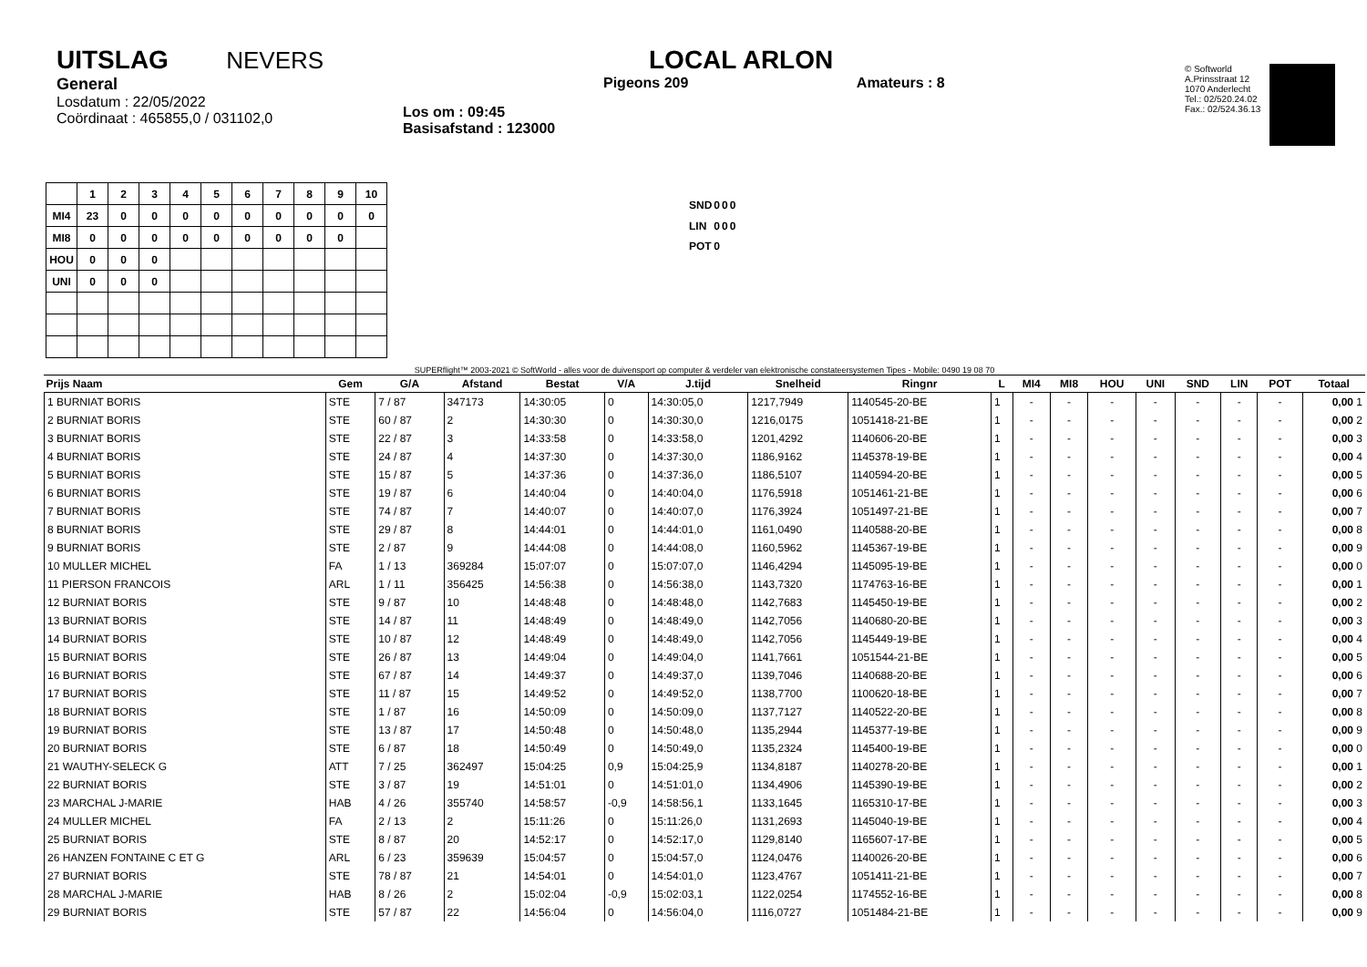UITSLAG NEVERS
General
Losdatum : 22/05/2022
Coördinaat : 465855,0 / 031102,0
Los om : 09:45
Basisafstand : 123000
LOCAL ARLON
Pigeons 209 Amateurs : 8
© Softworld
A.Prinsstraat 12
1070 Anderlecht
Tel.: 02/520.24.02
Fax.: 02/524.36.13
| | 1 | 2 | 3 | 4 | 5 | 6 | 7 | 8 | 9 | 10 |
| --- | --- | --- | --- | --- | --- | --- | --- | --- | --- | --- |
| MI4 | 23 | 0 | 0 | 0 | 0 | 0 | 0 | 0 | 0 | 0 |
| MI8 | 0 | 0 | 0 | 0 | 0 | 0 | 0 | 0 | 0 | |
| HOU | 0 | 0 | 0 | | | | | | | |
| UNI | 0 | 0 | 0 | | | | | | | |
| SND | 0 | 0 | 0 |
| LIN | 0 | 0 | 0 |
| POT | 0 | | |
SUPERflight™ 2003-2021 © SoftWorld - alles voor de duivensport op computer & verdeler van elektronische constateersystemen Tipes - Mobile: 0490 19 08 70
| Prijs Naam | Gem | G/A | Afstand | Bestat | V/A | J.tijd | Snelheid | Ringnr | L | MI4 | MI8 | HOU | UNI | SND | LIN | POT | Totaal |
| --- | --- | --- | --- | --- | --- | --- | --- | --- | --- | --- | --- | --- | --- | --- | --- | --- | --- |
| 1 BURNIAT BORIS | STE | 7 / 87 | 347173 | 14:30:05 | 0 | 14:30:05,0 | 1217,7949 | 1140545-20-BE | 1 | - | - | - | - | - | - | - | 0,00 1 |
| 2 BURNIAT BORIS | STE | 60 / 87 | 2 | 14:30:30 | 0 | 14:30:30,0 | 1216,0175 | 1051418-21-BE | 1 | - | - | - | - | - | - | - | 0,00 2 |
| 3 BURNIAT BORIS | STE | 22 / 87 | 3 | 14:33:58 | 0 | 14:33:58,0 | 1201,4292 | 1140606-20-BE | 1 | - | - | - | - | - | - | - | 0,00 3 |
| 4 BURNIAT BORIS | STE | 24 / 87 | 4 | 14:37:30 | 0 | 14:37:30,0 | 1186,9162 | 1145378-19-BE | 1 | - | - | - | - | - | - | - | 0,00 4 |
| 5 BURNIAT BORIS | STE | 15 / 87 | 5 | 14:37:36 | 0 | 14:37:36,0 | 1186,5107 | 1140594-20-BE | 1 | - | - | - | - | - | - | - | 0,00 5 |
| 6 BURNIAT BORIS | STE | 19 / 87 | 6 | 14:40:04 | 0 | 14:40:04,0 | 1176,5918 | 1051461-21-BE | 1 | - | - | - | - | - | - | - | 0,00 6 |
| 7 BURNIAT BORIS | STE | 74 / 87 | 7 | 14:40:07 | 0 | 14:40:07,0 | 1176,3924 | 1051497-21-BE | 1 | - | - | - | - | - | - | - | 0,00 7 |
| 8 BURNIAT BORIS | STE | 29 / 87 | 8 | 14:44:01 | 0 | 14:44:01,0 | 1161,0490 | 1140588-20-BE | 1 | - | - | - | - | - | - | - | 0,00 8 |
| 9 BURNIAT BORIS | STE | 2 / 87 | 9 | 14:44:08 | 0 | 14:44:08,0 | 1160,5962 | 1145367-19-BE | 1 | - | - | - | - | - | - | - | 0,00 9 |
| 10 MULLER MICHEL | FA | 1 / 13 | 369284 | 15:07:07 | 0 | 15:07:07,0 | 1146,4294 | 1145095-19-BE | 1 | - | - | - | - | - | - | - | 0,00 0 |
| 11 PIERSON FRANCOIS | ARL | 1 / 11 | 356425 | 14:56:38 | 0 | 14:56:38,0 | 1143,7320 | 1174763-16-BE | 1 | - | - | - | - | - | - | - | 0,00 1 |
| 12 BURNIAT BORIS | STE | 9 / 87 | 10 | 14:48:48 | 0 | 14:48:48,0 | 1142,7683 | 1145450-19-BE | 1 | - | - | - | - | - | - | - | 0,00 2 |
| 13 BURNIAT BORIS | STE | 14 / 87 | 11 | 14:48:49 | 0 | 14:48:49,0 | 1142,7056 | 1140680-20-BE | 1 | - | - | - | - | - | - | - | 0,00 3 |
| 14 BURNIAT BORIS | STE | 10 / 87 | 12 | 14:48:49 | 0 | 14:48:49,0 | 1142,7056 | 1145449-19-BE | 1 | - | - | - | - | - | - | - | 0,00 4 |
| 15 BURNIAT BORIS | STE | 26 / 87 | 13 | 14:49:04 | 0 | 14:49:04,0 | 1141,7661 | 1051544-21-BE | 1 | - | - | - | - | - | - | - | 0,00 5 |
| 16 BURNIAT BORIS | STE | 67 / 87 | 14 | 14:49:37 | 0 | 14:49:37,0 | 1139,7046 | 1140688-20-BE | 1 | - | - | - | - | - | - | - | 0,00 6 |
| 17 BURNIAT BORIS | STE | 11 / 87 | 15 | 14:49:52 | 0 | 14:49:52,0 | 1138,7700 | 1100620-18-BE | 1 | - | - | - | - | - | - | - | 0,00 7 |
| 18 BURNIAT BORIS | STE | 1 / 87 | 16 | 14:50:09 | 0 | 14:50:09,0 | 1137,7127 | 1140522-20-BE | 1 | - | - | - | - | - | - | - | 0,00 8 |
| 19 BURNIAT BORIS | STE | 13 / 87 | 17 | 14:50:48 | 0 | 14:50:48,0 | 1135,2944 | 1145377-19-BE | 1 | - | - | - | - | - | - | - | 0,00 9 |
| 20 BURNIAT BORIS | STE | 6 / 87 | 18 | 14:50:49 | 0 | 14:50:49,0 | 1135,2324 | 1145400-19-BE | 1 | - | - | - | - | - | - | - | 0,00 0 |
| 21 WAUTHY-SELECK G | ATT | 7 / 25 | 362497 | 15:04:25 | 0,9 | 15:04:25,9 | 1134,8187 | 1140278-20-BE | 1 | - | - | - | - | - | - | - | 0,00 1 |
| 22 BURNIAT BORIS | STE | 3 / 87 | 19 | 14:51:01 | 0 | 14:51:01,0 | 1134,4906 | 1145390-19-BE | 1 | - | - | - | - | - | - | - | 0,00 2 |
| 23 MARCHAL J-MARIE | HAB | 4 / 26 | 355740 | 14:58:57 | -0,9 | 14:58:56,1 | 1133,1645 | 1165310-17-BE | 1 | - | - | - | - | - | - | - | 0,00 3 |
| 24 MULLER MICHEL | FA | 2 / 13 | 2 | 15:11:26 | 0 | 15:11:26,0 | 1131,2693 | 1145040-19-BE | 1 | - | - | - | - | - | - | - | 0,00 4 |
| 25 BURNIAT BORIS | STE | 8 / 87 | 20 | 14:52:17 | 0 | 14:52:17,0 | 1129,8140 | 1165607-17-BE | 1 | - | - | - | - | - | - | - | 0,00 5 |
| 26 HANZEN FONTAINE C ET G | ARL | 6 / 23 | 359639 | 15:04:57 | 0 | 15:04:57,0 | 1124,0476 | 1140026-20-BE | 1 | - | - | - | - | - | - | - | 0,00 6 |
| 27 BURNIAT BORIS | STE | 78 / 87 | 21 | 14:54:01 | 0 | 14:54:01,0 | 1123,4767 | 1051411-21-BE | 1 | - | - | - | - | - | - | - | 0,00 7 |
| 28 MARCHAL J-MARIE | HAB | 8 / 26 | 2 | 15:02:04 | -0,9 | 15:02:03,1 | 1122,0254 | 1174552-16-BE | 1 | - | - | - | - | - | - | - | 0,00 8 |
| 29 BURNIAT BORIS | STE | 57 / 87 | 22 | 14:56:04 | 0 | 14:56:04,0 | 1116,0727 | 1051484-21-BE | 1 | - | - | - | - | - | - | - | 0,00 9 |